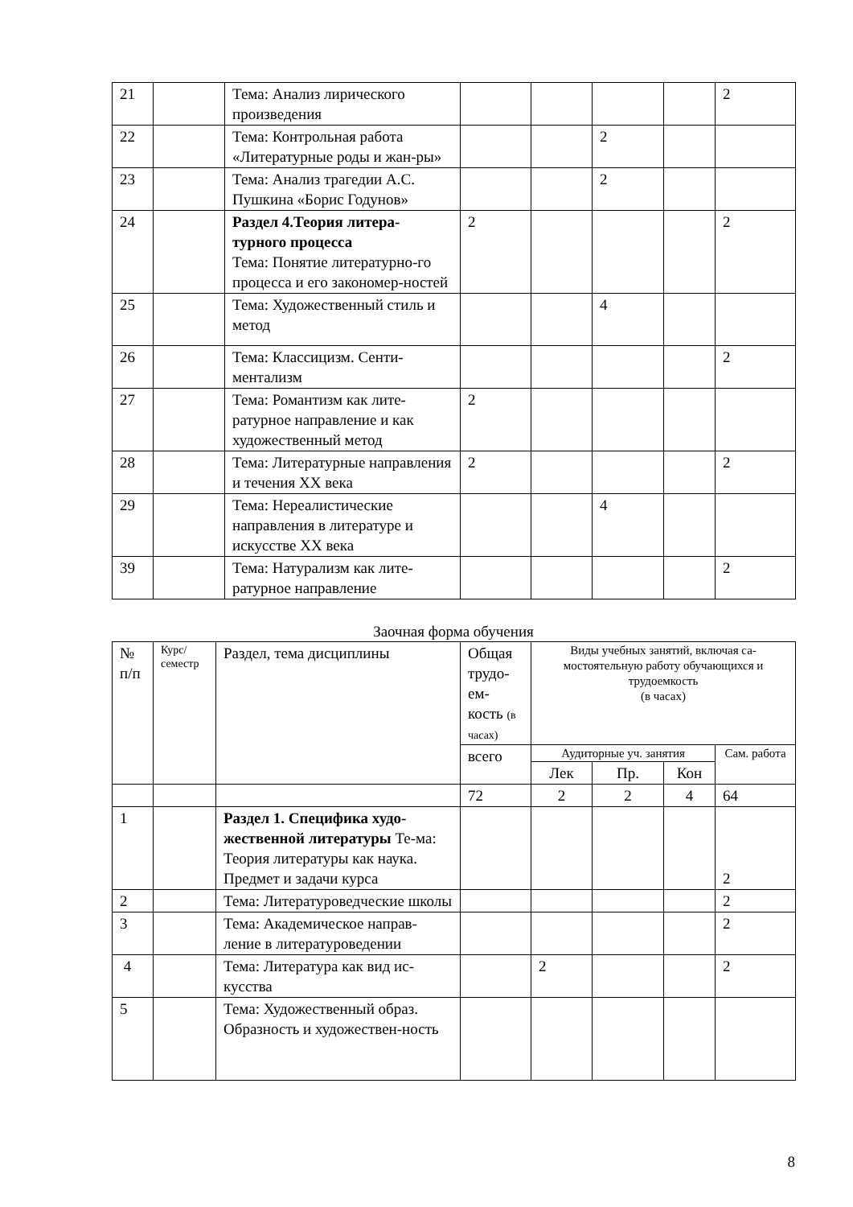| 21 | | Тема: Анализ лирического произведения | | | | | 2 |
| 22 | | Тема: Контрольная работа «Литературные роды и жан-ры» | | | 2 | | |
| 23 | | Тема: Анализ трагедии А.С. Пушкина «Борис Годунов» | | | 2 | | |
| 24 | | Раздел 4.Теория литера-турного процесса Тема: Понятие литературно-го процесса и его закономер-ностей | 2 | | | | 2 |
| 25 | | Тема: Художественный стиль и метод | | | 4 | | |
| 26 | | Тема: Классицизм. Сенти-ментализм | | | | | 2 |
| 27 | | Тема: Романтизм как лите-ратурное направление и как художественный метод | 2 | | | | |
| 28 | | Тема: Литературные направления и течения XX века | 2 | | | | 2 |
| 29 | | Тема: Нереалистические направления в литературе и искусстве XX века | | | 4 | | |
| 39 | | Тема: Натурализм как лите-ратурное направление | | | | | 2 |
Заочная форма обучения
| № п/п | Курс/ семестр | Раздел, тема дисциплины | Общая трудо-ем-кость (в часах) | Виды учебных занятий, включая са-мостоятельную работу обучающихся и трудоемкость (в часах) | | | |
| --- | --- | --- | --- | --- | --- | --- | --- |
| | | | всего | Аудиторные уч. занятия | | | Сам. работа |
| | | | | Лек | Пр. | Кон | |
| | | | 72 | 2 | 2 | 4 | 64 |
| 1 | | Раздел 1. Специфика худо-жественной литературы Те-ма: Теория литературы как наука. Предмет и задачи курса | | | | | 2 |
| 2 | | Тема: Литературоведческие школы | | | | | 2 |
| 3 | | Тема: Академическое направ-ление в литературоведении | | | | | 2 |
| 4 | | Тема: Литература как вид ис-кусства | | 2 | | | 2 |
| 5 | | Тема: Художественный образ. Образность и художествен-ность | | | | | |
8